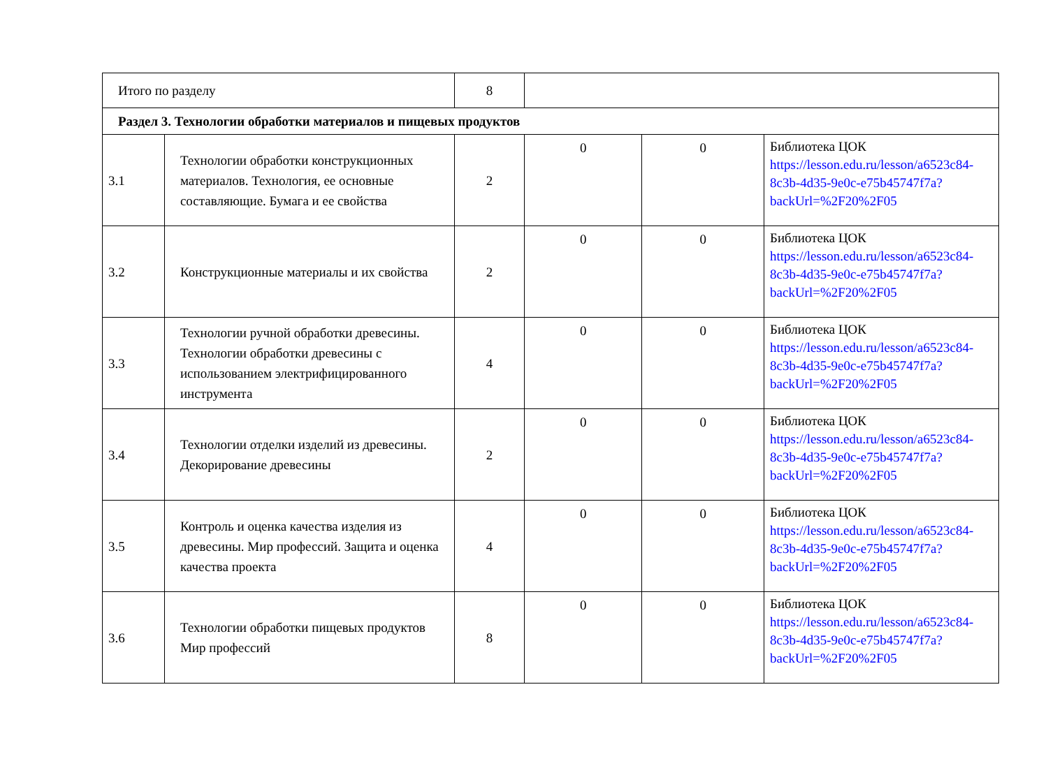| Итого по разделу | | 8 | | | |
| Раздел 3. Технологии обработки материалов и пищевых продуктов | | | | | |
| 3.1 | Технологии обработки конструкционных материалов. Технология, ее основные составляющие. Бумага и ее свойства | 2 | 0 | 0 | Библиотека ЦОК https://lesson.edu.ru/lesson/a6523c84-8c3b-4d35-9e0c-e75b45747f7a?backUrl=%2F20%2F05 |
| 3.2 | Конструкционные материалы и их свойства | 2 | 0 | 0 | Библиотека ЦОК https://lesson.edu.ru/lesson/a6523c84-8c3b-4d35-9e0c-e75b45747f7a?backUrl=%2F20%2F05 |
| 3.3 | Технологии ручной обработки древесины. Технологии обработки древесины с использованием электрифицированного инструмента | 4 | 0 | 0 | Библиотека ЦОК https://lesson.edu.ru/lesson/a6523c84-8c3b-4d35-9e0c-e75b45747f7a?backUrl=%2F20%2F05 |
| 3.4 | Технологии отделки изделий из древесины. Декорирование древесины | 2 | 0 | 0 | Библиотека ЦОК https://lesson.edu.ru/lesson/a6523c84-8c3b-4d35-9e0c-e75b45747f7a?backUrl=%2F20%2F05 |
| 3.5 | Контроль и оценка качества изделия из древесины. Мир профессий. Защита и оценка качества проекта | 4 | 0 | 0 | Библиотека ЦОК https://lesson.edu.ru/lesson/a6523c84-8c3b-4d35-9e0c-e75b45747f7a?backUrl=%2F20%2F05 |
| 3.6 | Технологии обработки пищевых продуктов Мир профессий | 8 | 0 | 0 | Библиотека ЦОК https://lesson.edu.ru/lesson/a6523c84-8c3b-4d35-9e0c-e75b45747f7a?backUrl=%2F20%2F05 |